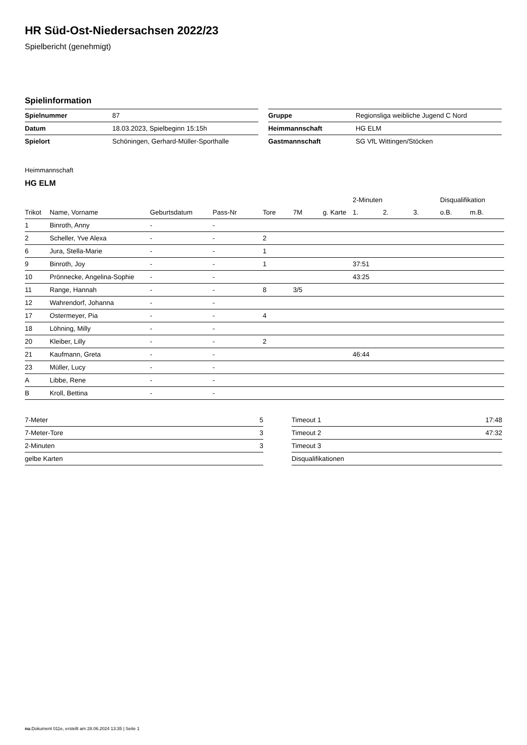HR Süd-Ost-Niedersachsen 2022/23
Spielbericht (genehmigt)
Spielinformation
| Spielnummer | 87 |
| Datum | 18.03.2023, Spielbeginn 15:15h |
| Spielort | Schöningen, Gerhard-Müller-Sporthalle |
| Gruppe | Regionsliga weibliche Jugend C Nord |
| Heimmannschaft | HG ELM |
| Gastmannschaft | SG VfL Wittingen/Stöcken |
Heimmannschaft
HG ELM
| | | | | | | | 2-Minuten | | | Disqualifikation | |
| --- | --- | --- | --- | --- | --- | --- | --- | --- | --- | --- | --- |
| Trikot | Name, Vorname | Geburtsdatum | Pass-Nr | Tore | 7M | g. Karte | 1. | 2. | 3. | o.B. | m.B. |
| 1 | Binroth, Anny | - | - | | | | | | | | |
| 2 | Scheller, Yve Alexa | - | - | 2 | | | | | | | |
| 6 | Jura, Stella-Marie | - | - | 1 | | | | | | | |
| 9 | Binroth, Joy | - | - | 1 | | | 37:51 | | | | |
| 10 | Prönnecke, Angelina-Sophie | - | - | | | | 43:25 | | | | |
| 11 | Range, Hannah | - | - | 8 | 3/5 | | | | | | |
| 12 | Wahrendorf, Johanna | - | - | | | | | | | | |
| 17 | Ostermeyer, Pia | - | - | 4 | | | | | | | |
| 18 | Löhning, Milly | - | - | | | | | | | | |
| 20 | Kleiber, Lilly | - | - | 2 | | | | | | | |
| 21 | Kaufmann, Greta | - | - | | | | 46:44 | | | | |
| 23 | Müller, Lucy | - | - | | | | | | | | |
| A | Libbe, Rene | - | - | | | | | | | | |
| B | Kroll, Bettina | - | - | | | | | | | | |
| 7-Meter | 5 |
| 7-Meter-Tore | 3 |
| 2-Minuten | 3 |
| gelbe Karten | |
| Timeout 1 | 17:48 |
| Timeout 2 | 47:32 |
| Timeout 3 | |
| Disqualifikationen | |
nu.Dokument 011e, erstellt am 28.06.2024 13:35 | Seite 1